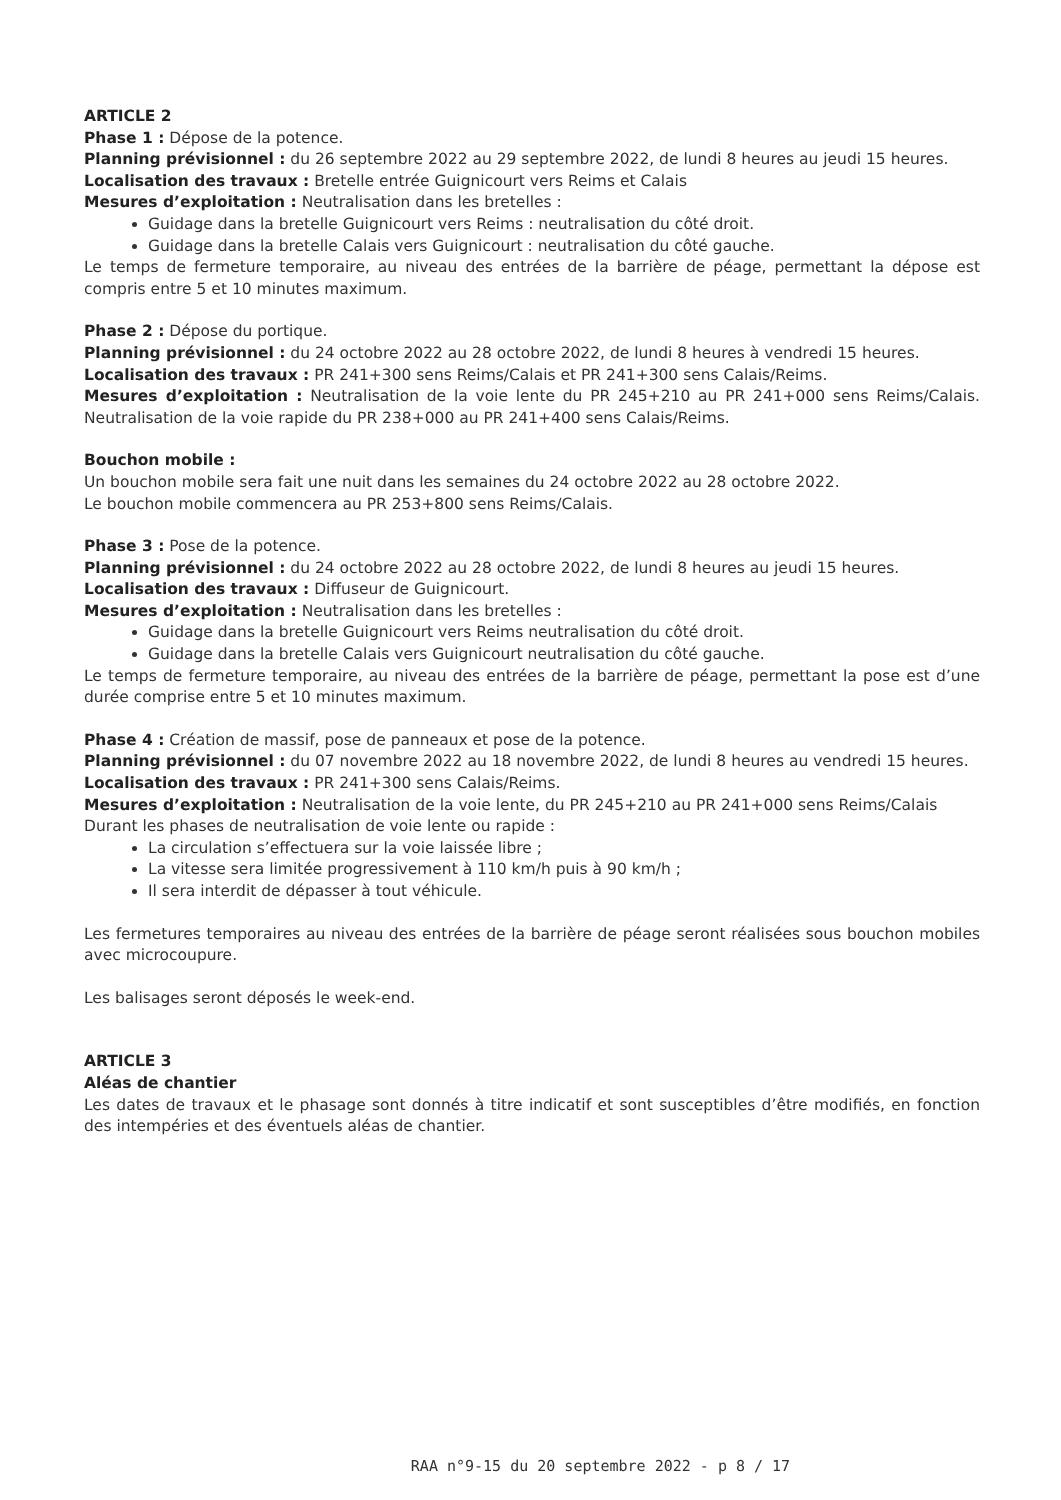ARTICLE 2
Phase 1 : Dépose de la potence.
Planning prévisionnel : du 26 septembre 2022 au 29 septembre 2022, de lundi 8 heures au jeudi 15 heures.
Localisation des travaux : Bretelle entrée Guignicourt vers Reims et Calais
Mesures d’exploitation : Neutralisation dans les bretelles :
Guidage dans la bretelle Guignicourt vers Reims : neutralisation du côté droit.
Guidage dans la bretelle Calais vers Guignicourt : neutralisation du côté gauche.
Le temps de fermeture temporaire, au niveau des entrées de la barrière de péage, permettant la dépose est compris entre 5 et 10 minutes maximum.
Phase 2 : Dépose du portique.
Planning prévisionnel : du 24 octobre 2022 au 28 octobre 2022, de lundi 8 heures à vendredi 15 heures.
Localisation des travaux : PR 241+300 sens Reims/Calais et PR 241+300 sens Calais/Reims.
Mesures d’exploitation : Neutralisation de la voie lente du PR 245+210 au PR 241+000 sens Reims/Calais. Neutralisation de la voie rapide du PR 238+000 au PR 241+400 sens Calais/Reims.
Bouchon mobile :
Un bouchon mobile sera fait une nuit dans les semaines du 24 octobre 2022 au 28 octobre 2022.
Le bouchon mobile commencera au PR 253+800 sens Reims/Calais.
Phase 3 : Pose de la potence.
Planning prévisionnel : du 24 octobre 2022 au 28 octobre 2022, de lundi 8 heures au jeudi 15 heures.
Localisation des travaux : Diffuseur de Guignicourt.
Mesures d’exploitation : Neutralisation dans les bretelles :
Guidage dans la bretelle Guignicourt vers Reims neutralisation du côté droit.
Guidage dans la bretelle Calais vers Guignicourt neutralisation du côté gauche.
Le temps de fermeture temporaire, au niveau des entrées de la barrière de péage, permettant la pose est d’une durée comprise entre 5 et 10 minutes maximum.
Phase 4 : Création de massif, pose de panneaux et pose de la potence.
Planning prévisionnel : du 07 novembre 2022 au 18 novembre 2022, de lundi 8 heures au vendredi 15 heures.
Localisation des travaux : PR 241+300 sens Calais/Reims.
Mesures d’exploitation : Neutralisation de la voie lente, du PR 245+210 au PR 241+000 sens Reims/Calais
Durant les phases de neutralisation de voie lente ou rapide :
La circulation s’effectuera sur la voie laissée libre ;
La vitesse sera limitée progressivement à 110 km/h puis à 90 km/h ;
Il sera interdit de dépasser à tout véhicule.
Les fermetures temporaires au niveau des entrées de la barrière de péage seront réalisées sous bouchon mobiles avec microcoupure.
Les balisages seront déposés le week-end.
ARTICLE 3
Aléas de chantier
Les dates de travaux et le phasage sont donnés à titre indicatif et sont susceptibles d’être modifiés, en fonction des intempéries et des éventuels aléas de chantier.
RAA n°9-15 du 20 septembre 2022 - p 8 / 17